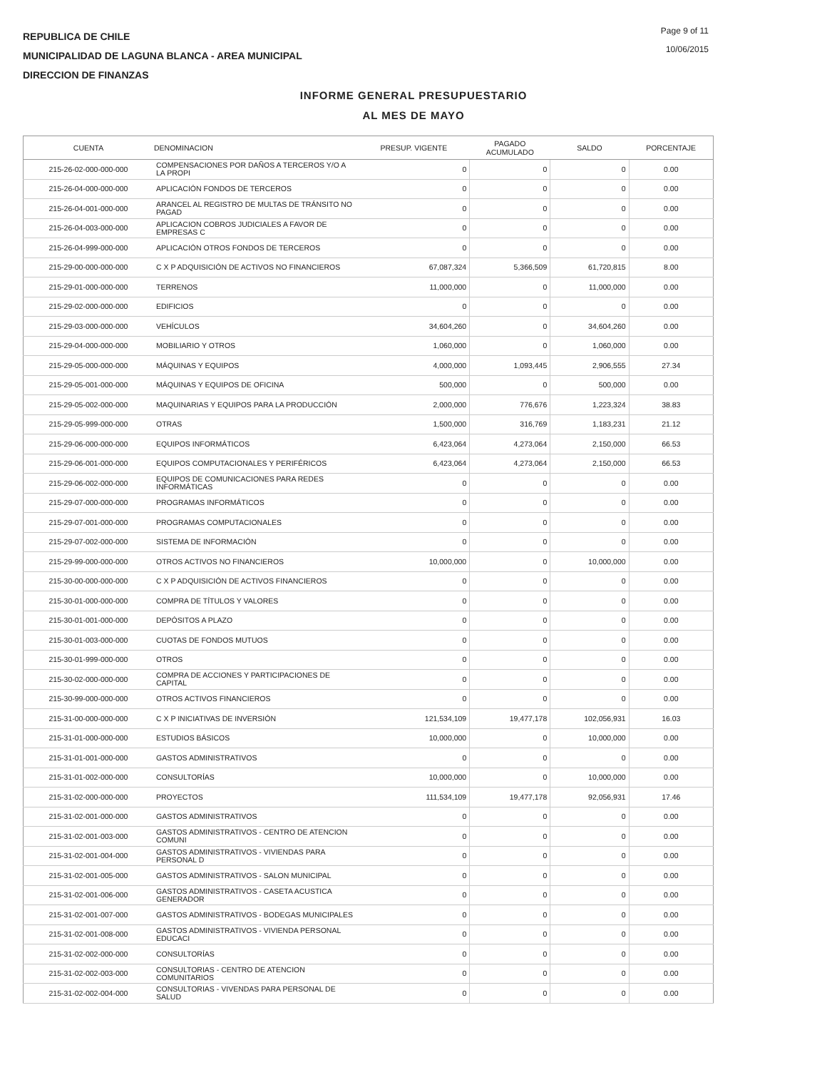REPUBLICA DE CHILE
MUNICIPALIDAD DE LAGUNA BLANCA - AREA MUNICIPAL
DIRECCION DE FINANZAS
Page 9 of 11
10/06/2015
INFORME GENERAL PRESUPUESTARIO
AL MES DE MAYO
| CUENTA | DENOMINACION | PRESUP. VIGENTE | PAGADO ACUMULADO | SALDO | PORCENTAJE |
| --- | --- | --- | --- | --- | --- |
| 215-26-02-000-000-000 | COMPENSACIONES POR DAÑOS A TERCEROS Y/O A LA PROPI | 0 | 0 | 0 | 0.00 |
| 215-26-04-000-000-000 | APLICACIÓN FONDOS DE TERCEROS | 0 | 0 | 0 | 0.00 |
| 215-26-04-001-000-000 | ARANCEL AL REGISTRO DE MULTAS DE TRÁNSITO NO PAGAD | 0 | 0 | 0 | 0.00 |
| 215-26-04-003-000-000 | APLICACION COBROS JUDICIALES A FAVOR DE EMPRESAS C | 0 | 0 | 0 | 0.00 |
| 215-26-04-999-000-000 | APLICACIÓN OTROS FONDOS DE TERCEROS | 0 | 0 | 0 | 0.00 |
| 215-29-00-000-000-000 | C X P ADQUISICIÓN DE ACTIVOS NO FINANCIEROS | 67,087,324 | 5,366,509 | 61,720,815 | 8.00 |
| 215-29-01-000-000-000 | TERRENOS | 11,000,000 | 0 | 11,000,000 | 0.00 |
| 215-29-02-000-000-000 | EDIFICIOS | 0 | 0 | 0 | 0.00 |
| 215-29-03-000-000-000 | VEHÍCULOS | 34,604,260 | 0 | 34,604,260 | 0.00 |
| 215-29-04-000-000-000 | MOBILIARIO Y OTROS | 1,060,000 | 0 | 1,060,000 | 0.00 |
| 215-29-05-000-000-000 | MÁQUINAS Y EQUIPOS | 4,000,000 | 1,093,445 | 2,906,555 | 27.34 |
| 215-29-05-001-000-000 | MÁQUINAS Y EQUIPOS DE OFICINA | 500,000 | 0 | 500,000 | 0.00 |
| 215-29-05-002-000-000 | MAQUINARIAS Y EQUIPOS PARA LA PRODUCCIÓN | 2,000,000 | 776,676 | 1,223,324 | 38.83 |
| 215-29-05-999-000-000 | OTRAS | 1,500,000 | 316,769 | 1,183,231 | 21.12 |
| 215-29-06-000-000-000 | EQUIPOS INFORMÁTICOS | 6,423,064 | 4,273,064 | 2,150,000 | 66.53 |
| 215-29-06-001-000-000 | EQUIPOS COMPUTACIONALES Y PERIFÉRICOS | 6,423,064 | 4,273,064 | 2,150,000 | 66.53 |
| 215-29-06-002-000-000 | EQUIPOS DE COMUNICACIONES PARA REDES INFORMÁTICAS | 0 | 0 | 0 | 0.00 |
| 215-29-07-000-000-000 | PROGRAMAS INFORMÁTICOS | 0 | 0 | 0 | 0.00 |
| 215-29-07-001-000-000 | PROGRAMAS COMPUTACIONALES | 0 | 0 | 0 | 0.00 |
| 215-29-07-002-000-000 | SISTEMA DE INFORMACIÓN | 0 | 0 | 0 | 0.00 |
| 215-29-99-000-000-000 | OTROS ACTIVOS NO FINANCIEROS | 10,000,000 | 0 | 10,000,000 | 0.00 |
| 215-30-00-000-000-000 | C X P ADQUISICIÓN DE ACTIVOS FINANCIEROS | 0 | 0 | 0 | 0.00 |
| 215-30-01-000-000-000 | COMPRA DE TÍTULOS Y VALORES | 0 | 0 | 0 | 0.00 |
| 215-30-01-001-000-000 | DEPÓSITOS A PLAZO | 0 | 0 | 0 | 0.00 |
| 215-30-01-003-000-000 | CUOTAS DE FONDOS MUTUOS | 0 | 0 | 0 | 0.00 |
| 215-30-01-999-000-000 | OTROS | 0 | 0 | 0 | 0.00 |
| 215-30-02-000-000-000 | COMPRA DE ACCIONES Y PARTICIPACIONES DE CAPITAL | 0 | 0 | 0 | 0.00 |
| 215-30-99-000-000-000 | OTROS ACTIVOS FINANCIEROS | 0 | 0 | 0 | 0.00 |
| 215-31-00-000-000-000 | C X P INICIATIVAS DE INVERSIÓN | 121,534,109 | 19,477,178 | 102,056,931 | 16.03 |
| 215-31-01-000-000-000 | ESTUDIOS BÁSICOS | 10,000,000 | 0 | 10,000,000 | 0.00 |
| 215-31-01-001-000-000 | GASTOS ADMINISTRATIVOS | 0 | 0 | 0 | 0.00 |
| 215-31-01-002-000-000 | CONSULTORÍAS | 10,000,000 | 0 | 10,000,000 | 0.00 |
| 215-31-02-000-000-000 | PROYECTOS | 111,534,109 | 19,477,178 | 92,056,931 | 17.46 |
| 215-31-02-001-000-000 | GASTOS ADMINISTRATIVOS | 0 | 0 | 0 | 0.00 |
| 215-31-02-001-003-000 | GASTOS ADMINISTRATIVOS - CENTRO DE ATENCION COMUNI | 0 | 0 | 0 | 0.00 |
| 215-31-02-001-004-000 | GASTOS ADMINISTRATIVOS - VIVIENDAS PARA PERSONAL D | 0 | 0 | 0 | 0.00 |
| 215-31-02-001-005-000 | GASTOS ADMINISTRATIVOS - SALON MUNICIPAL | 0 | 0 | 0 | 0.00 |
| 215-31-02-001-006-000 | GASTOS ADMINISTRATIVOS - CASETA ACUSTICA GENERADOR | 0 | 0 | 0 | 0.00 |
| 215-31-02-001-007-000 | GASTOS ADMINISTRATIVOS - BODEGAS MUNICIPALES | 0 | 0 | 0 | 0.00 |
| 215-31-02-001-008-000 | GASTOS ADMINISTRATIVOS - VIVIENDA PERSONAL EDUCACI | 0 | 0 | 0 | 0.00 |
| 215-31-02-002-000-000 | CONSULTORÍAS | 0 | 0 | 0 | 0.00 |
| 215-31-02-002-003-000 | CONSULTORIAS - CENTRO DE ATENCION COMUNITARIOS | 0 | 0 | 0 | 0.00 |
| 215-31-02-002-004-000 | CONSULTORIAS - VIVENDAS PARA PERSONAL DE SALUD | 0 | 0 | 0 | 0.00 |